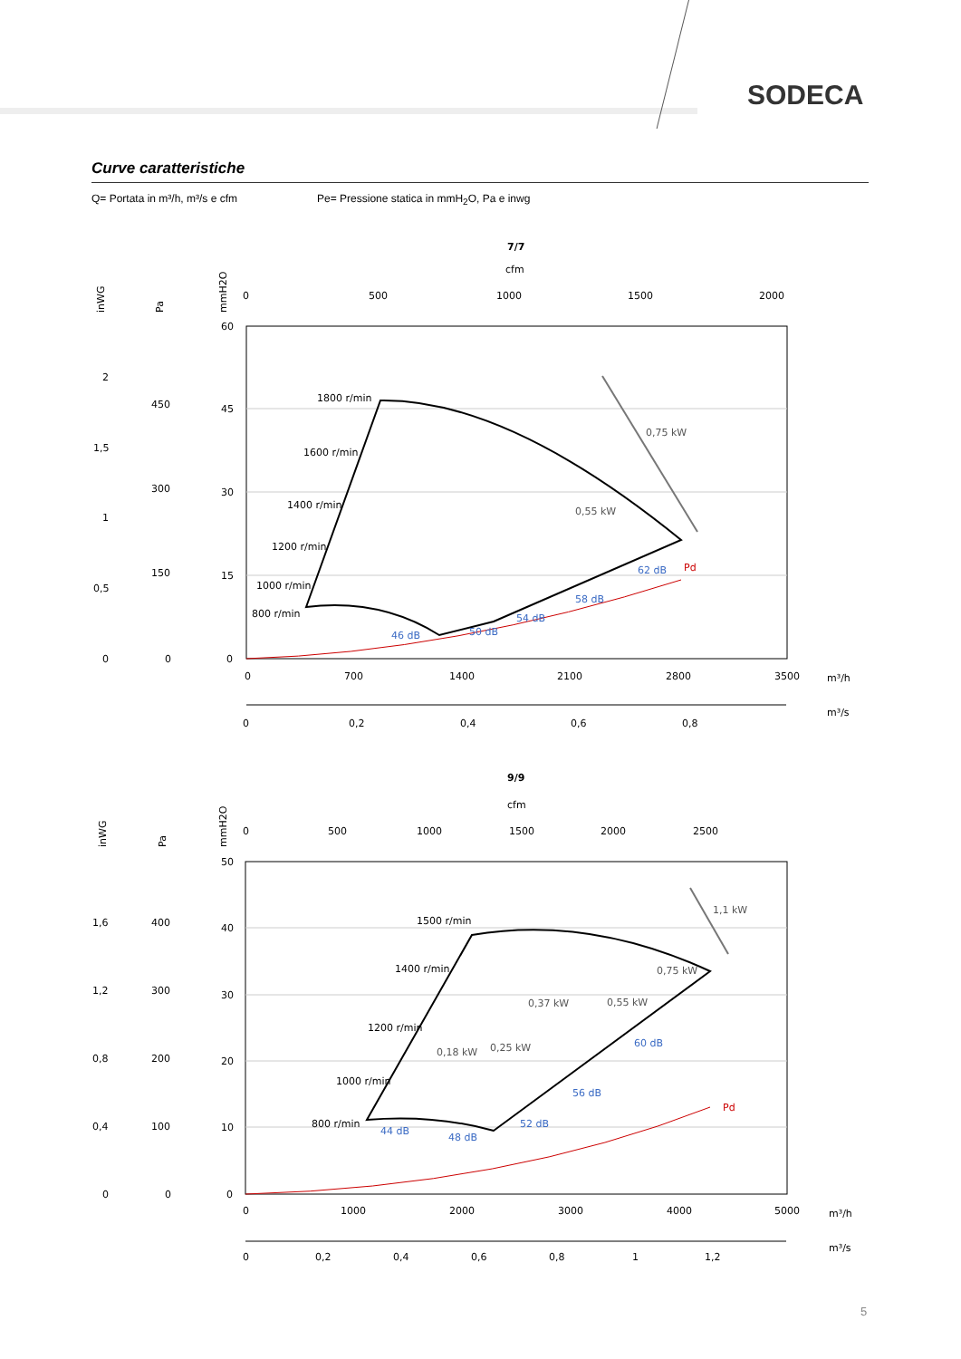SODECA
Curve caratteristiche
Q= Portata in m³/h, m³/s e cfm Pe= Pressione statica in mmH<sub>2</sub>O, Pa e inwg
7/7
cfm
0
500
1000
1500
2000
inWG
Pa
mmH2O
60
45
30
15
0
450
300
150
0
2
1,5
1
0,5
0
1800 r/min
1600 r/min
1400 r/min
1200 r/min
1000 r/min
800 r/min
0,75 kW
0,55 kW
Pd
46 dB
50 dB
54 dB
58 dB
62 dB
0
700
1400
2100
2800
3500
m³/h
m³/s
0
0,2
0,4
0,6
0,8
9/9
cfm
0
500
1000
1500
2000
2500
inWG
Pa
mmH2O
50
40
30
20
10
0
400
300
200
100
0
1,6
1,2
0,8
0,4
0
1500 r/min
1400 r/min
1200 r/min
1000 r/min
800 r/min
1,1 kW
0,75 kW
0,37 kW
0,55 kW
0,25 kW
0,18 kW
Pd
44 dB
48 dB
52 dB
56 dB
60 dB
0
1000
2000
3000
4000
5000
m³/h
m³/s
0
0,2
0,4
0,6
0,8
1
1,2
5